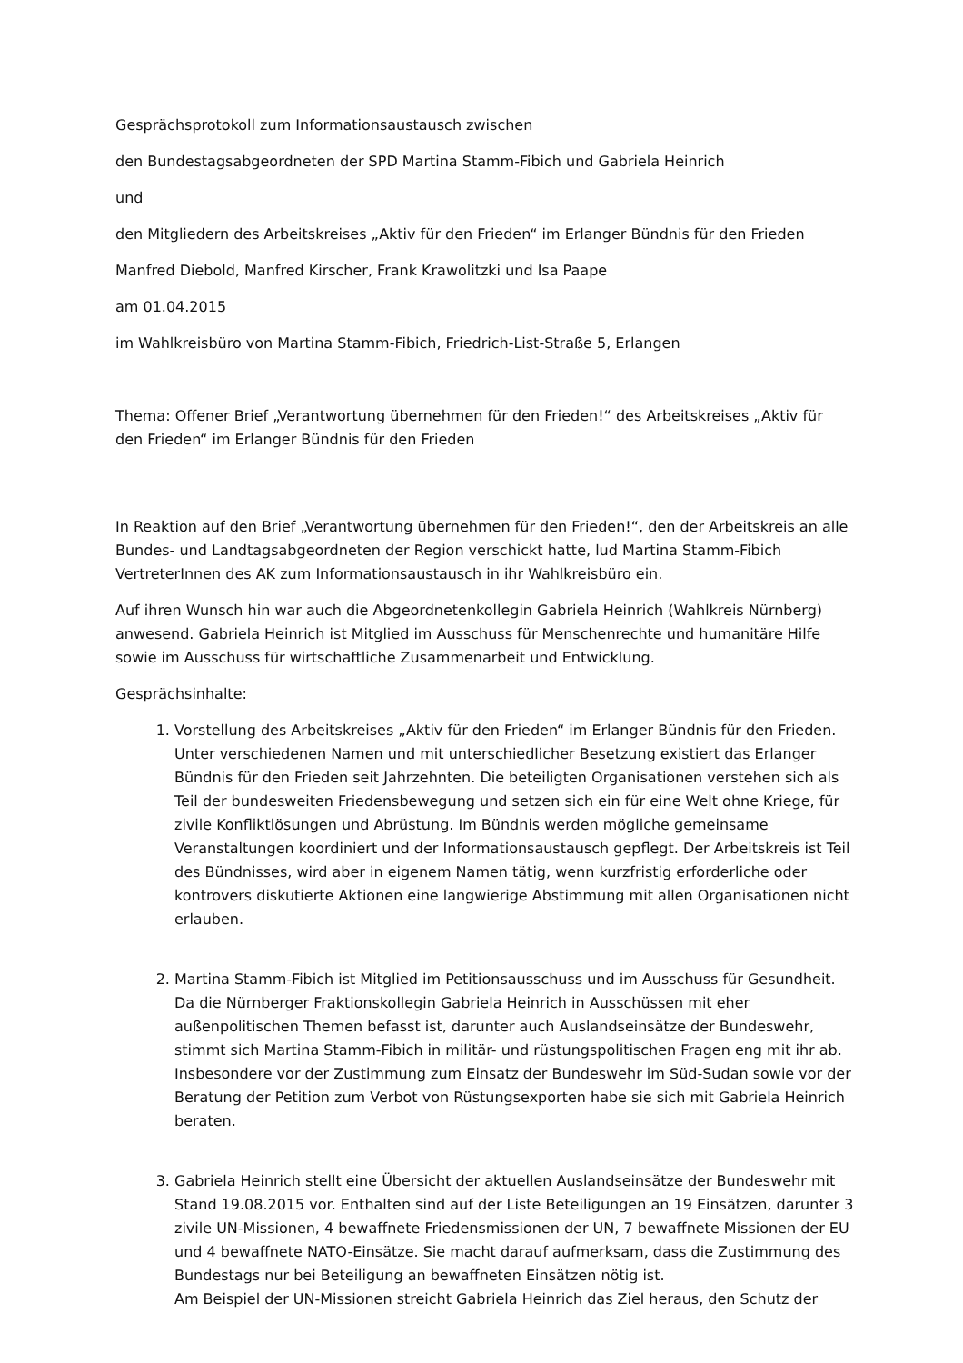Gesprächsprotokoll zum Informationsaustausch zwischen
den Bundestagsabgeordneten der SPD Martina Stamm-Fibich und Gabriela Heinrich
und
den Mitgliedern des Arbeitskreises „Aktiv für den Frieden“ im Erlanger Bündnis für den Frieden
Manfred Diebold, Manfred Kirscher, Frank Krawolitzki und Isa Paape
am 01.04.2015
im Wahlkreisbüro von Martina Stamm-Fibich, Friedrich-List-Straße 5, Erlangen
Thema: Offener Brief „Verantwortung übernehmen für den Frieden!“ des Arbeitskreises „Aktiv für den Frieden“ im Erlanger Bündnis für den Frieden
In Reaktion auf den Brief „Verantwortung übernehmen für den Frieden!“, den der Arbeitskreis an alle Bundes- und Landtagsabgeordneten der Region verschickt hatte, lud Martina Stamm-Fibich VertreterInnen des AK zum Informationsaustausch in ihr Wahlkreisbüro ein.
Auf ihren Wunsch hin war auch die Abgeordnetenkollegin Gabriela Heinrich (Wahlkreis Nürnberg) anwesend. Gabriela Heinrich ist Mitglied im Ausschuss für Menschenrechte und humanitäre Hilfe sowie im Ausschuss für wirtschaftliche Zusammenarbeit und Entwicklung.
Gesprächsinhalte:
1. Vorstellung des Arbeitskreises „Aktiv für den Frieden“ im Erlanger Bündnis für den Frieden. Unter verschiedenen Namen und mit unterschiedlicher Besetzung existiert das Erlanger Bündnis für den Frieden seit Jahrzehnten. Die beteiligten Organisationen verstehen sich als Teil der bundesweiten Friedensbewegung und setzen sich ein für eine Welt ohne Kriege, für zivile Konfliktlösungen und Abrüstung. Im Bündnis werden mögliche gemeinsame Veranstaltungen koordiniert und der Informationsaustausch gepflegt. Der Arbeitskreis ist Teil des Bündnisses, wird aber in eigenem Namen tätig, wenn kurzfristig erforderliche oder kontrovers diskutierte Aktionen eine langwierige Abstimmung mit allen Organisationen nicht erlauben.
2. Martina Stamm-Fibich ist Mitglied im Petitionsausschuss und im Ausschuss für Gesundheit. Da die Nürnberger Fraktionskollegin Gabriela Heinrich in Ausschüssen mit eher außenpolitischen Themen befasst ist, darunter auch Auslandseinsätze der Bundeswehr, stimmt sich Martina Stamm-Fibich in militär- und rüstungspolitischen Fragen eng mit ihr ab. Insbesondere vor der Zustimmung zum Einsatz der Bundeswehr im Süd-Sudan sowie vor der Beratung der Petition zum Verbot von Rüstungsexporten habe sie sich mit Gabriela Heinrich beraten.
3. Gabriela Heinrich stellt eine Übersicht der aktuellen Auslandseinsätze der Bundeswehr mit Stand 19.08.2015 vor. Enthalten sind auf der Liste Beteiligungen an 19 Einsätzen, darunter 3 zivile UN-Missionen, 4 bewaffnete Friedensmissionen der UN, 7 bewaffnete Missionen der EU und 4 bewaffnete NATO-Einsätze. Sie macht darauf aufmerksam, dass die Zustimmung des Bundestags nur bei Beteiligung an bewaffneten Einsätzen nötig ist.
Am Beispiel der UN-Missionen streicht Gabriela Heinrich das Ziel heraus, den Schutz der